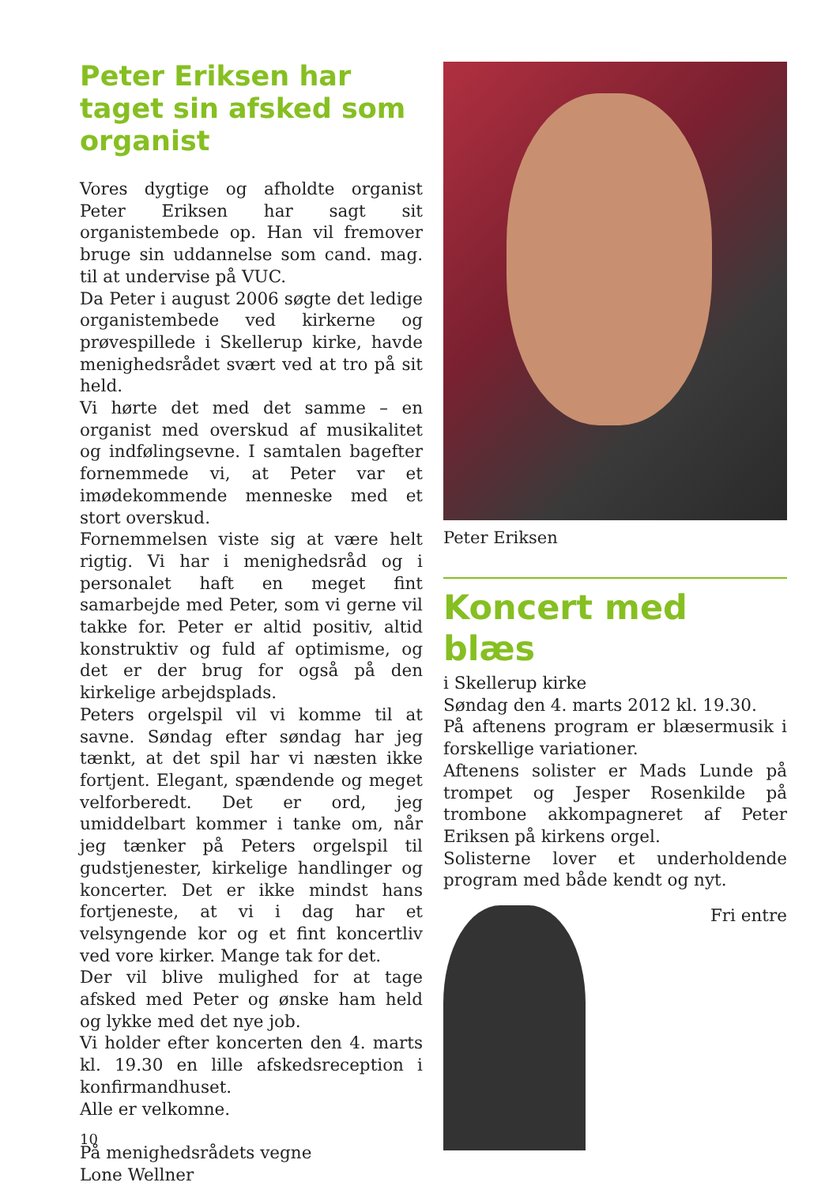Peter Eriksen har taget sin afsked som organist
Vores dygtige og afholdte organist Peter Eriksen har sagt sit organistembede op. Han vil fremover bruge sin uddannelse som cand. mag. til at undervise på VUC.
Da Peter i august 2006 søgte det ledige organistembede ved kirkerne og prøvespillede i Skellerup kirke, havde menighedsrådet svært ved at tro på sit held.
Vi hørte det med det samme – en organist med overskud af musikalitet og indfølingsevne. I samtalen bagefter fornemmede vi, at Peter var et imødekommende menneske med et stort overskud.
Fornemmelsen viste sig at være helt rigtig. Vi har i menighedsråd og i personalet haft en meget fint samarbejde med Peter, som vi gerne vil takke for. Peter er altid positiv, altid konstruktiv og fuld af optimisme, og det er der brug for også på den kirkelige arbejdsplads.
Peters orgelspil vil vi komme til at savne. Søndag efter søndag har jeg tænkt, at det spil har vi næsten ikke fortjent. Elegant, spændende og meget velforberedt. Det er ord, jeg umiddelbart kommer i tanke om, når jeg tænker på Peters orgelspil til gudstjenester, kirkelige handlinger og koncerter. Det er ikke mindst hans fortjeneste, at vi i dag har et velsyngende kor og et fint koncertliv ved vore kirker. Mange tak for det.
Der vil blive mulighed for at tage afsked med Peter og ønske ham held og lykke med det nye job.
Vi holder efter koncerten den 4. marts kl. 19.30 en lille afskedsreception i konfirmandhuset.
Alle er velkomne.
På menighedsrådets vegne
Lone Wellner
Peter Eriksen
Koncert med blæs
i Skellerup kirke
Søndag den 4. marts 2012 kl. 19.30.
På aftenens program er blæsermusik i forskellige variationer.
Aftenens solister er Mads Lunde på trompet og Jesper Rosenkilde på trombone akkompagneret af Peter Eriksen på kirkens orgel.
Solisterne lover et underholdende program med både kendt og nyt.
Fri entre
10